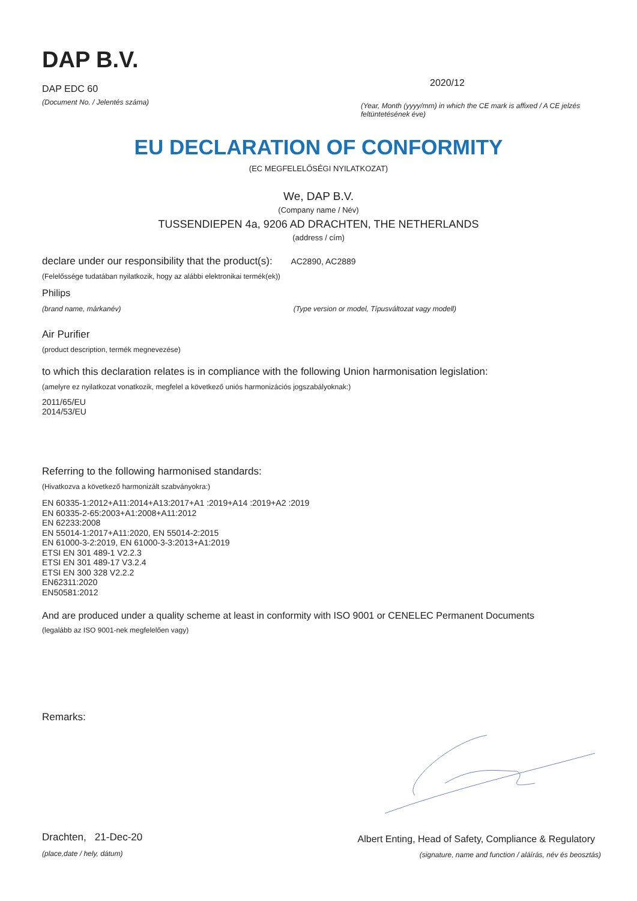DAP B.V.
DAP EDC 60
(Document No. / Jelentés száma)
2020/12
(Year, Month (yyyy/mm) in which the CE mark is affixed / A CE jelzés feltüntetésének éve)
EU DECLARATION OF CONFORMITY
(EC MEGFELELŐSÉGI NYILATKOZAT)
We, DAP B.V.
(Company name / Név)
TUSSENDIEPEN 4a, 9206 AD DRACHTEN, THE NETHERLANDS
(address / cím)
declare under our responsibility that the product(s): AC2890, AC2889
(Felelőssége tudatában nyilatkozik, hogy az alábbi elektronikai termék(ek))
Philips
(brand name, márkanév) (Type version or model, Típusváltozat vagy modell)
Air Purifier
(product description, termék megnevezése)
to which this declaration relates is in compliance with the following Union harmonisation legislation:
(amelyre ez nyilatkozat vonatkozik, megfelel a következő uniós harmonizációs jogszabályoknak:)
2011/65/EU
2014/53/EU
Referring to the following harmonised standards:
(Hivatkozva a következő harmonizált szabványokra:)
EN 60335-1:2012+A11:2014+A13:2017+A1 :2019+A14 :2019+A2 :2019
EN 60335-2-65:2003+A1:2008+A11:2012
EN 62233:2008
EN 55014-1:2017+A11:2020, EN 55014-2:2015
EN 61000-3-2:2019, EN 61000-3-3:2013+A1:2019
ETSI EN 301 489-1 V2.2.3
ETSI EN 301 489-17 V3.2.4
ETSI EN 300 328 V2.2.2
EN62311:2020
EN50581:2012
And are produced under a quality scheme at least in conformity with ISO 9001 or CENELEC Permanent Documents
(legalább az ISO 9001-nek megfelelően vagy)
Remarks:
Drachten, 21-Dec-20
(place,date / hely, dátum)
Albert Enting, Head of Safety, Compliance & Regulatory
(signature, name and function / aláírás, név és beosztás)